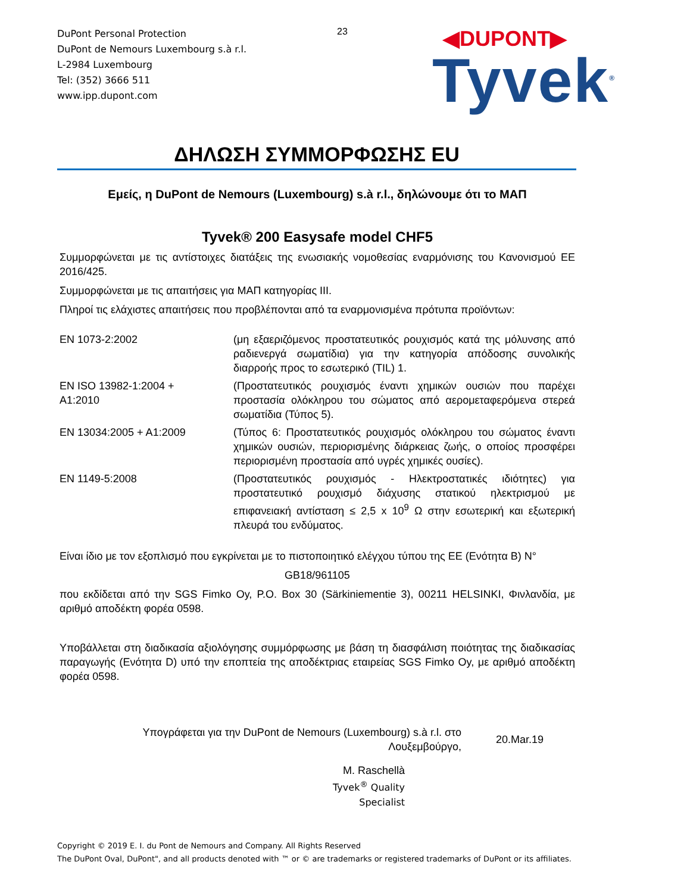DuPont Personal Protection
DuPont de Nemours Luxembourg s.à r.l.
L-2984 Luxembourg
Tel: (352) 3666 511
www.ipp.dupont.com
23
◀DUPONT▶
Tyvek<sup>®</sup>
ΔΗΛΩΣΗ ΣΥΜΜΟΡΦΩΣΗΣ EU
Εμείς, η DuPont de Nemours (Luxembourg) s.à r.l., δηλώνουμε ότι το ΜΑΠ
Tyvek® 200 Easysafe model CHF5
Συμμορφώνεται με τις αντίστοιχες διατάξεις της ενωσιακής νομοθεσίας εναρμόνισης του Κανονισμού ΕΕ 2016/425.
Συμμορφώνεται με τις απαιτήσεις για ΜΑΠ κατηγορίας III.
Πληροί τις ελάχιστες απαιτήσεις που προβλέπονται από τα εναρμονισμένα πρότυπα προϊόντων:
| EN 1073-2:2002 | (μη εξαεριζόμενος προστατευτικός ρουχισμός κατά της μόλυνσης από ραδιενεργά σωματίδια) για την κατηγορία απόδοσης συνολικής διαρροής προς το εσωτερικό (TIL) 1. |
| EN ISO 13982-1:2004 + A1:2010 | (Προστατευτικός ρουχισμός έναντι χημικών ουσιών που παρέχει προστασία ολόκληρου του σώματος από αερομεταφερόμενα στερεά σωματίδια (Τύπος 5). |
| EN 13034:2005 + A1:2009 | (Τύπος 6: Προστατευτικός ρουχισμός ολόκληρου του σώματος έναντι χημικών ουσιών, περιορισμένης διάρκειας ζωής, ο οποίος προσφέρει περιορισμένη προστασία από υγρές χημικές ουσίες). |
| EN 1149-5:2008 | (Προστατευτικός ρουχισμός - Ηλεκτροστατικές ιδιότητες) για προστατευτικό ρουχισμό διάχυσης στατικού ηλεκτρισμού με επιφανειακή αντίσταση ≤ 2,5 x 10<sup>9</sup> Ω στην εσωτερική και εξωτερική πλευρά του ενδύματος. |
Είναι ίδιο με τον εξοπλισμό που εγκρίνεται με το πιστοποιητικό ελέγχου τύπου της ΕΕ (Ενότητα B) N°
GB18/961105
που εκδίδεται από την SGS Fimko Oy, P.O. Box 30 (Särkiniementie 3), 00211 HELSINKI, Φινλανδία, με αριθμό αποδέκτη φορέα 0598.
Υποβάλλεται στη διαδικασία αξιολόγησης συμμόρφωσης με βάση τη διασφάλιση ποιότητας της διαδικασίας παραγωγής (Ενότητα D) υπό την εποπτεία της αποδέκτριας εταιρείας SGS Fimko Oy, με αριθμό αποδέκτη φορέα 0598.
Υπογράφεται για την DuPont de Nemours (Luxembourg) s.à r.l. στο
Λουξεμβούργο,
20.Mar.19
M. Raschellà
Tyvek<sup>®</sup> Quality Specialist
Copyright © 2019 E. I. du Pont de Nemours and Company. All Rights Reserved
The DuPont Oval, DuPont", and all products denoted with ™ or © are trademarks or registered trademarks of DuPont or its affiliates.